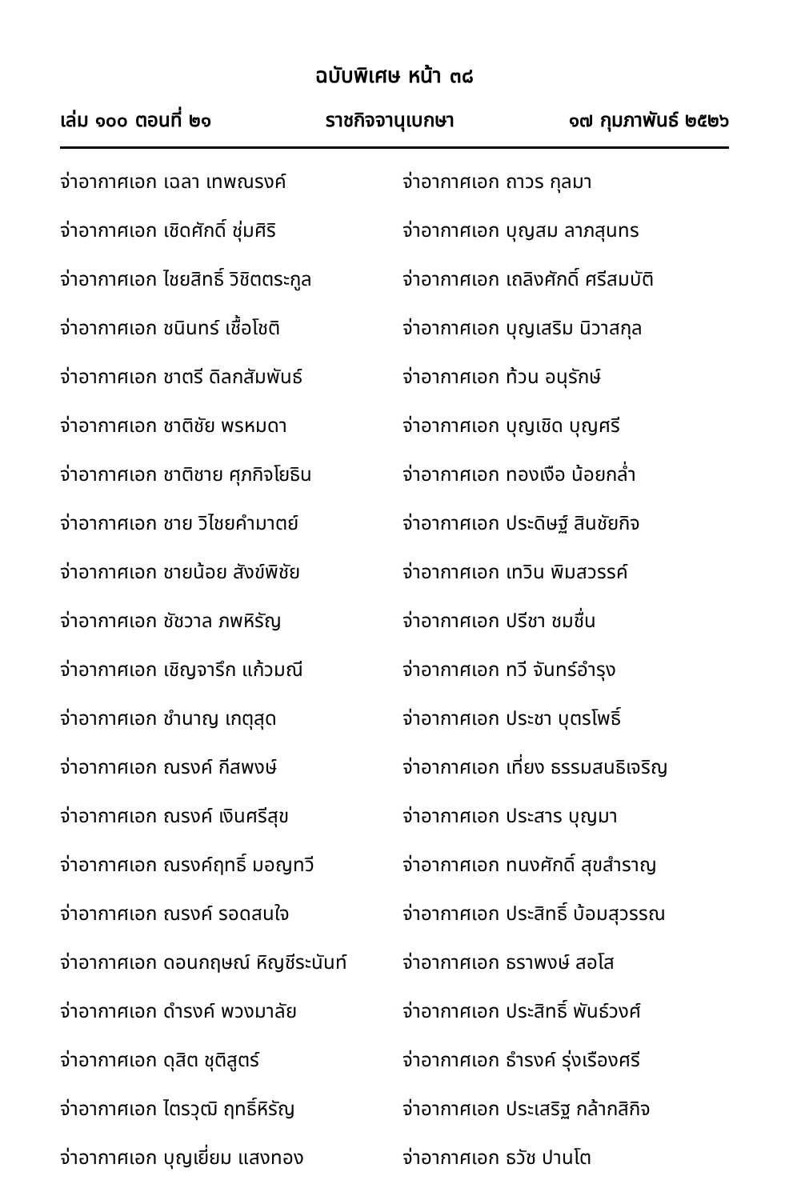ฉบับพิเศษ หน้า ๓๘
เล่ม ๑๐๐ ตอนที่ ๒๑ ราชกิจจานุเบกษา ๑๗ กุมภาพันธ์ ๒๕๒๖
จ่าอากาศเอก เฉลา เทพณรงค์
จ่าอากาศเอก เชิดศักดิ์ ชุ่มศิริ
จ่าอากาศเอก ไชยสิทธิ์ วิชิตตระกูล
จ่าอากาศเอก ชนินทร์ เชื้อโชติ
จ่าอากาศเอก ชาตรี ดิลกสัมพันธ์
จ่าอากาศเอก ชาติชัย พรหมดา
จ่าอากาศเอก ชาติชาย ศุภกิจโยธิน
จ่าอากาศเอก ชาย วิไชยคำมาตย์
จ่าอากาศเอก ชายน้อย สังข์พิชัย
จ่าอากาศเอก ชัชวาล ภพหิรัญ
จ่าอากาศเอก เชิญจารึก แก้วมณี
จ่าอากาศเอก ชำนาญ เกตุสุด
จ่าอากาศเอก ณรงค์ กีสพงษ์
จ่าอากาศเอก ณรงค์ เงินศรีสุข
จ่าอากาศเอก ณรงค์ฤทธิ์ มอญทวี
จ่าอากาศเอก ณรงค์ รอดสนใจ
จ่าอากาศเอก ดอนกฤษณ์ หิญชีระนันท์
จ่าอากาศเอก ดำรงค์ พวงมาลัย
จ่าอากาศเอก ดุสิต ชุติสูตร์
จ่าอากาศเอก ไตรวุฒิ ฤทธิ์หิรัญ
จ่าอากาศเอก บุญเยี่ยม แสงทอง
จ่าอากาศเอก ถาวร กุลมา
จ่าอากาศเอก บุญสม ลาภสุนทร
จ่าอากาศเอก เถลิงศักดิ์ ศรีสมบัติ
จ่าอากาศเอก บุญเสริม นิวาสกุล
จ่าอากาศเอก ท้วน อนุรักษ์
จ่าอากาศเอก บุญเชิด บุญศรี
จ่าอากาศเอก ทองเงือ น้อยกล่ำ
จ่าอากาศเอก ประดิษฐ์ สินชัยกิจ
จ่าอากาศเอก เทวิน พิมสวรรค์
จ่าอากาศเอก ปรีชา ชมชื่น
จ่าอากาศเอก ทวี จันทร์อำรุง
จ่าอากาศเอก ประชา บุตรโพธิ์
จ่าอากาศเอก เที่ยง ธรรมสนธิเจริญ
จ่าอากาศเอก ประสาร บุญมา
จ่าอากาศเอก ทนงศักดิ์ สุขสำราญ
จ่าอากาศเอก ประสิทธิ์ บ้อมสุวรรณ
จ่าอากาศเอก ธราพงษ์ สอโส
จ่าอากาศเอก ประสิทธิ์ พันธ์วงศ์
จ่าอากาศเอก ธำรงค์ รุ่งเรืองศรี
จ่าอากาศเอก ประเสริฐ กล้ากสิกิจ
จ่าอากาศเอก ธวัช ปานโต